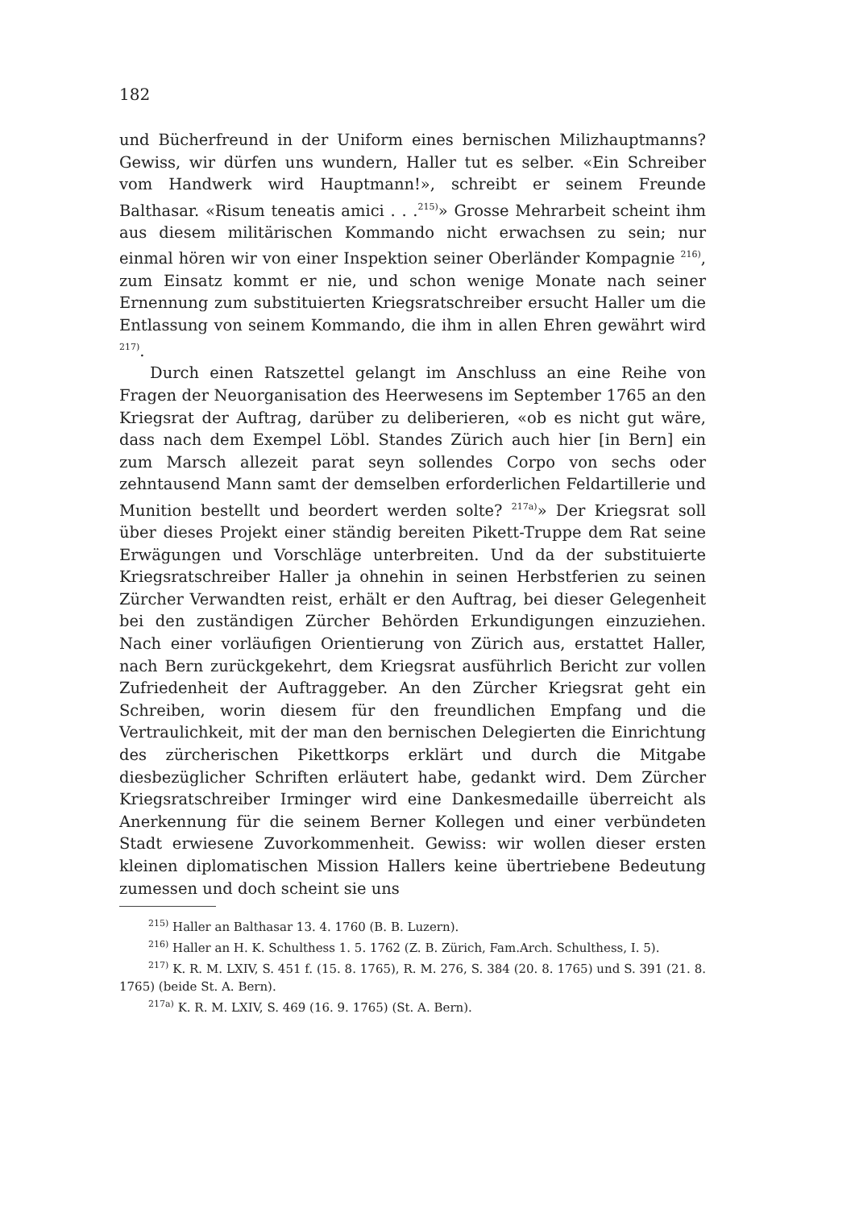182
und Bücherfreund in der Uniform eines bernischen Milizhauptmanns? Gewiss, wir dürfen uns wundern, Haller tut es selber. «Ein Schreiber vom Handwerk wird Hauptmann!», schreibt er seinem Freunde Balthasar. «Risum teneatis amici . . .<sup>215)</sup>» Grosse Mehrarbeit scheint ihm aus diesem militärischen Kommando nicht erwachsen zu sein; nur einmal hören wir von einer Inspektion seiner Oberländer Kompagnie <sup>216)</sup>, zum Einsatz kommt er nie, und schon wenige Monate nach seiner Ernennung zum substituierten Kriegsratschreiber ersucht Haller um die Entlassung von seinem Kommando, die ihm in allen Ehren gewährt wird <sup>217)</sup>.
Durch einen Ratszettel gelangt im Anschluss an eine Reihe von Fragen der Neuorganisation des Heerwesens im September 1765 an den Kriegsrat der Auftrag, darüber zu deliberieren, «ob es nicht gut wäre, dass nach dem Exempel Löbl. Standes Zürich auch hier [in Bern] ein zum Marsch allezeit parat seyn sollendes Corpo von sechs oder zehntausend Mann samt der demselben erforderlichen Feldartillerie und Munition bestellt und beordert werden solte? <sup>217a)</sup>» Der Kriegsrat soll über dieses Projekt einer ständig bereiten Pikett-Truppe dem Rat seine Erwägungen und Vorschläge unterbreiten. Und da der substituierte Kriegsratschreiber Haller ja ohnehin in seinen Herbstferien zu seinen Zürcher Verwandten reist, erhält er den Auftrag, bei dieser Gelegenheit bei den zuständigen Zürcher Behörden Erkundigungen einzuziehen. Nach einer vorläufigen Orientierung von Zürich aus, erstattet Haller, nach Bern zurückgekehrt, dem Kriegsrat ausführlich Bericht zur vollen Zufriedenheit der Auftraggeber. An den Zürcher Kriegsrat geht ein Schreiben, worin diesem für den freundlichen Empfang und die Vertraulichkeit, mit der man den bernischen Delegierten die Einrichtung des zürcherischen Pikettkorps erklärt und durch die Mitgabe diesbezüglicher Schriften erläutert habe, gedankt wird. Dem Zürcher Kriegsratschreiber Irminger wird eine Dankesmedaille überreicht als Anerkennung für die seinem Berner Kollegen und einer verbündeten Stadt erwiesene Zuvorkommenheit. Gewiss: wir wollen dieser ersten kleinen diplomatischen Mission Hallers keine übertriebene Bedeutung zumessen und doch scheint sie uns
<sup>215)</sup> Haller an Balthasar 13. 4. 1760 (B. B. Luzern).
<sup>216)</sup> Haller an H. K. Schulthess 1. 5. 1762 (Z. B. Zürich, Fam.Arch. Schulthess, I. 5).
<sup>217)</sup> K. R. M. LXIV, S. 451 f. (15. 8. 1765), R. M. 276, S. 384 (20. 8. 1765) und S. 391 (21. 8. 1765) (beide St. A. Bern).
<sup>217a)</sup> K. R. M. LXIV, S. 469 (16. 9. 1765) (St. A. Bern).